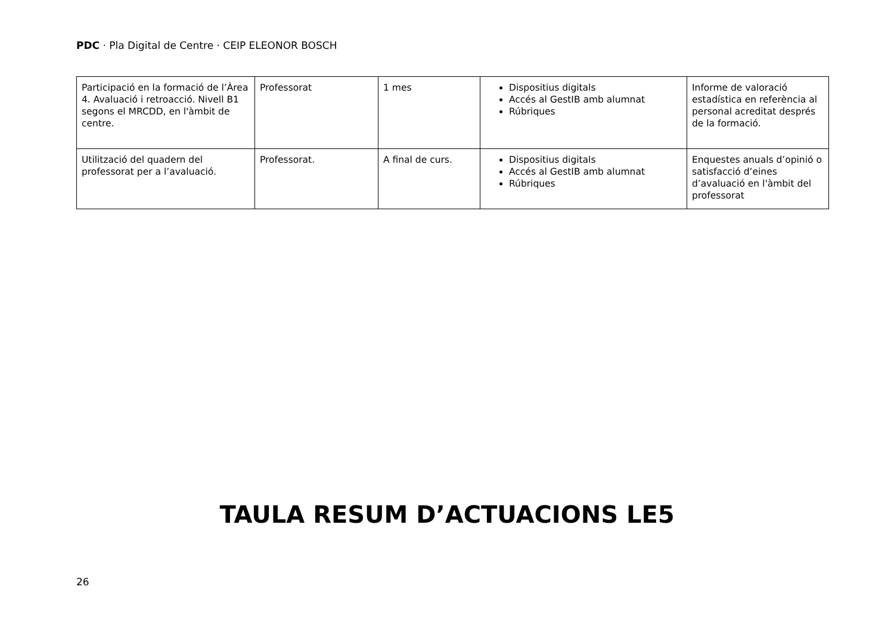PDC · Pla Digital de Centre · CEIP ELEONOR BOSCH
| Participació en la formació de l’Àrea 4. Avaluació i retroacció. Nivell B1 segons el MRCDD, en l'àmbit de centre. | Professorat | 1 mes | Dispositius digitals Accés al GestIB amb alumnat Rúbriques | Informe de valoració estadística en referència al personal acreditat després de la formació. |
| Utilització del quadern del professorat per a l’avaluació. | Professorat. | A final de curs. | Dispositius digitals Accés al GestIB amb alumnat Rúbriques | Enquestes anuals d’opinió o satisfacció d’eines d’avaluació en l'àmbit del professorat |
TAULA RESUM D’ACTUACIONS LE5
26